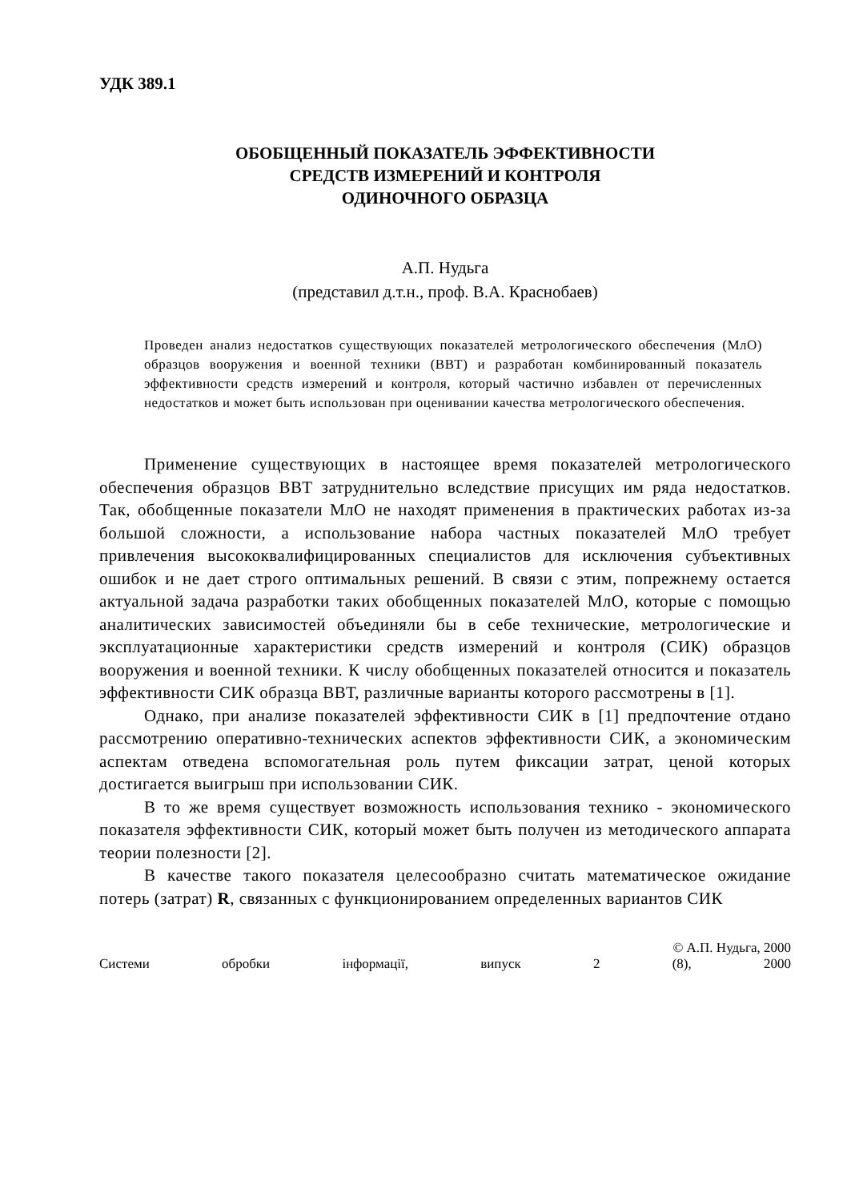УДК 389.1
ОБОБЩЕННЫЙ ПОКАЗАТЕЛЬ ЭФФЕКТИВНОСТИ
СРЕДСТВ ИЗМЕРЕНИЙ И КОНТРОЛЯ
ОДИНОЧНОГО ОБРАЗЦА
А.П. Нудьга
(представил д.т.н., проф. В.А. Краснобаев)
Проведен анализ недостатков существующих показателей метрологического обеспечения (МлО) образцов вооружения и военной техники (ВВТ) и разработан комбинированный показатель эффективности средств измерений и контроля, который частично избавлен от перечисленных недостатков и может быть использован при оценивании качества метрологического обеспечения.
Применение существующих в настоящее время показателей метрологического обеспечения образцов ВВТ затруднительно вследствие присущих им ряда недостатков. Так, обобщенные показатели МлО не находят применения в практических работах из-за большой сложности, а использование набора частных показателей МлО требует привлечения высококвалифицированных специалистов для исключения субъективных ошибок и не дает строго оптимальных решений. В связи с этим, попрежнему остается актуальной задача разработки таких обобщенных показателей МлО, которые с помощью аналитических зависимостей объединяли бы в себе технические, метрологические и эксплуатационные характеристики средств измерений и контроля (СИК) образцов вооружения и военной техники. К числу обобщенных показателей относится и показатель эффективности СИК образца ВВТ, различные варианты которого рассмотрены в [1].
Однако, при анализе показателей эффективности СИК в [1] предпочтение отдано рассмотрению оперативно-технических аспектов эффективности СИК, а экономическим аспектам отведена вспомогательная роль путем фиксации затрат, ценой которых достигается выигрыш при использовании СИК.
В то же время существует возможность использования технико - экономического показателя эффективности СИК, который может быть получен из методического аппарата теории полезности [2].
В качестве такого показателя целесообразно считать математическое ожидание потерь (затрат) R, связанных с функционированием определенных вариантов СИК
© А.П. Нудьга, 2000
Системи обробки інформації, випуск 2 (8), 2000